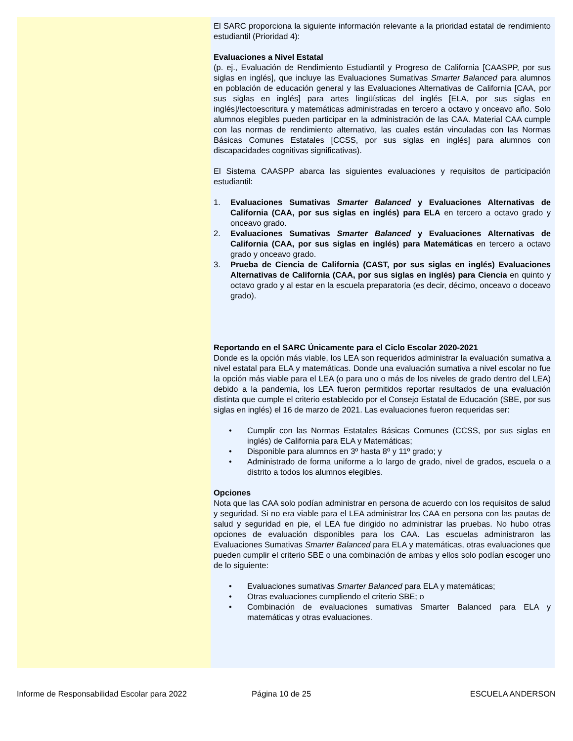El SARC proporciona la siguiente información relevante a la prioridad estatal de rendimiento estudiantil (Prioridad 4):
Evaluaciones a Nivel Estatal
(p. ej., Evaluación de Rendimiento Estudiantil y Progreso de California [CAASPP, por sus siglas en inglés], que incluye las Evaluaciones Sumativas Smarter Balanced para alumnos en población de educación general y las Evaluaciones Alternativas de California [CAA, por sus siglas en inglés] para artes lingüísticas del inglés [ELA, por sus siglas en inglés]/lectoescritura y matemáticas administradas en tercero a octavo y onceavo año. Solo alumnos elegibles pueden participar en la administración de las CAA. Material CAA cumple con las normas de rendimiento alternativo, las cuales están vinculadas con las Normas Básicas Comunes Estatales [CCSS, por sus siglas en inglés] para alumnos con discapacidades cognitivas significativas).
El Sistema CAASPP abarca las siguientes evaluaciones y requisitos de participación estudiantil:
1. Evaluaciones Sumativas Smarter Balanced y Evaluaciones Alternativas de California (CAA, por sus siglas en inglés) para ELA en tercero a octavo grado y onceavo grado.
2. Evaluaciones Sumativas Smarter Balanced y Evaluaciones Alternativas de California (CAA, por sus siglas en inglés) para Matemáticas en tercero a octavo grado y onceavo grado.
3. Prueba de Ciencia de California (CAST, por sus siglas en inglés) Evaluaciones Alternativas de California (CAA, por sus siglas en inglés) para Ciencia en quinto y octavo grado y al estar en la escuela preparatoria (es decir, décimo, onceavo o doceavo grado).
Reportando en el SARC Únicamente para el Ciclo Escolar 2020-2021
Donde es la opción más viable, los LEA son requeridos administrar la evaluación sumativa a nivel estatal para ELA y matemáticas. Donde una evaluación sumativa a nivel escolar no fue la opción más viable para el LEA (o para uno o más de los niveles de grado dentro del LEA) debido a la pandemia, los LEA fueron permitidos reportar resultados de una evaluación distinta que cumple el criterio establecido por el Consejo Estatal de Educación (SBE, por sus siglas en inglés) el 16 de marzo de 2021. Las evaluaciones fueron requeridas ser:
• Cumplir con las Normas Estatales Básicas Comunes (CCSS, por sus siglas en inglés) de California para ELA y Matemáticas;
• Disponible para alumnos en 3º hasta 8º y 11º grado; y
• Administrado de forma uniforme a lo largo de grado, nivel de grados, escuela o a distrito a todos los alumnos elegibles.
Opciones
Nota que las CAA solo podían administrar en persona de acuerdo con los requisitos de salud y seguridad. Si no era viable para el LEA administrar los CAA en persona con las pautas de salud y seguridad en pie, el LEA fue dirigido no administrar las pruebas. No hubo otras opciones de evaluación disponibles para los CAA. Las escuelas administraron las Evaluaciones Sumativas Smarter Balanced para ELA y matemáticas, otras evaluaciones que pueden cumplir el criterio SBE o una combinación de ambas y ellos solo podían escoger uno de lo siguiente:
• Evaluaciones sumativas Smarter Balanced para ELA y matemáticas;
• Otras evaluaciones cumpliendo el criterio SBE; o
• Combinación de evaluaciones sumativas Smarter Balanced para ELA y matemáticas y otras evaluaciones.
Informe de Responsabilidad Escolar para 2022 Página 10 de 25 ESCUELA ANDERSON